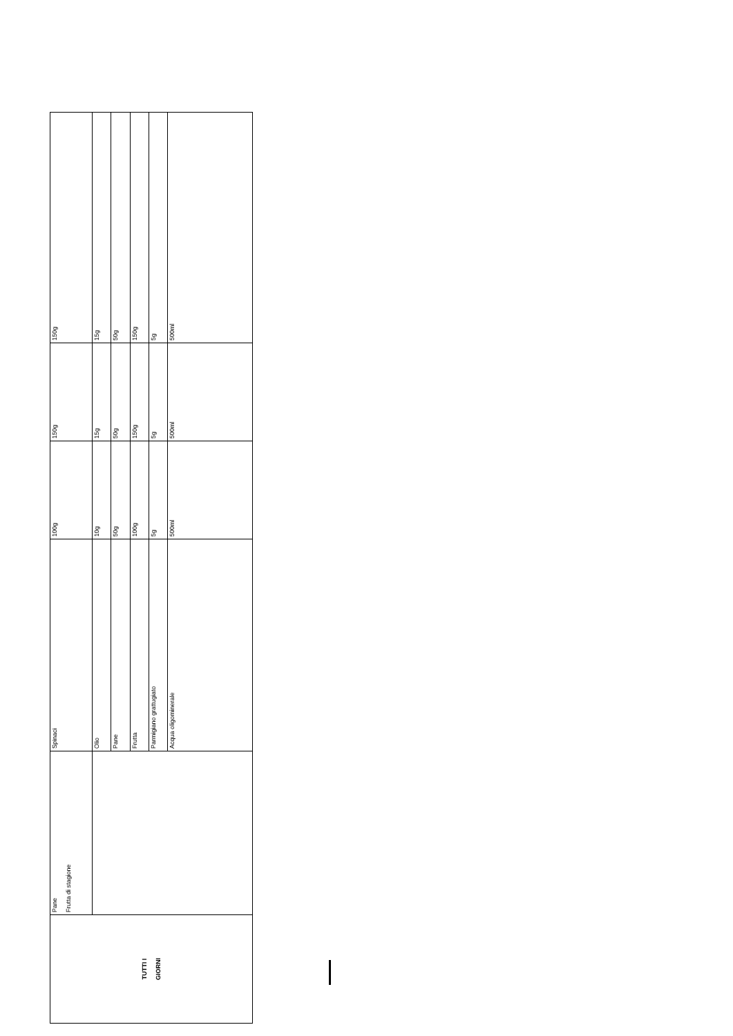| TUTTI I GIORNI | Pane Frutta di stagione | Spinaci | 100g | 150g | 150g |
| | | Olio | 10g | 15g | 15g |
| | | Pane | 50g | 50g | 50g |
| | | Frutta | 100g | 150g | 150g |
| | | Parmigiano grattugiato | 5g | 5g | 5g |
| | | Acqua oligominerale | 500ml | 500ml | 500ml |